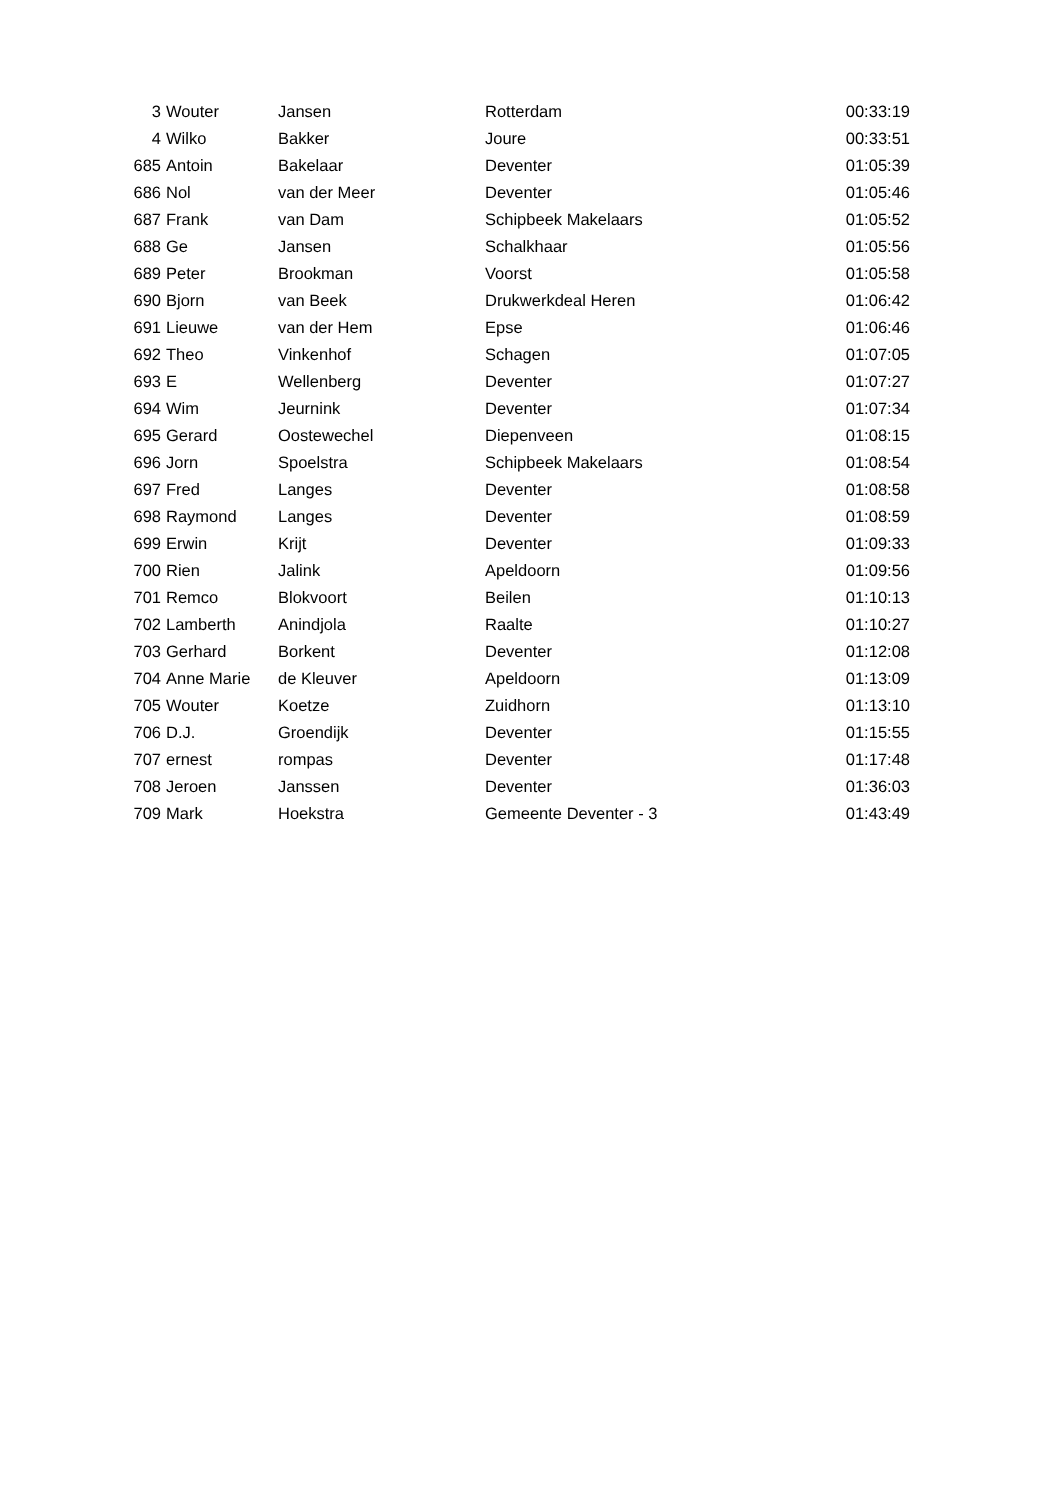| 3 | Wouter | Jansen | Rotterdam | 00:33:19 |
| 4 | Wilko | Bakker | Joure | 00:33:51 |
| 685 | Antoin | Bakelaar | Deventer | 01:05:39 |
| 686 | Nol | van der Meer | Deventer | 01:05:46 |
| 687 | Frank | van Dam | Schipbeek Makelaars | 01:05:52 |
| 688 | Ge | Jansen | Schalkhaar | 01:05:56 |
| 689 | Peter | Brookman | Voorst | 01:05:58 |
| 690 | Bjorn | van Beek | Drukwerkdeal Heren | 01:06:42 |
| 691 | Lieuwe | van der Hem | Epse | 01:06:46 |
| 692 | Theo | Vinkenhof | Schagen | 01:07:05 |
| 693 | E | Wellenberg | Deventer | 01:07:27 |
| 694 | Wim | Jeurnink | Deventer | 01:07:34 |
| 695 | Gerard | Oostewechel | Diepenveen | 01:08:15 |
| 696 | Jorn | Spoelstra | Schipbeek Makelaars | 01:08:54 |
| 697 | Fred | Langes | Deventer | 01:08:58 |
| 698 | Raymond | Langes | Deventer | 01:08:59 |
| 699 | Erwin | Krijt | Deventer | 01:09:33 |
| 700 | Rien | Jalink | Apeldoorn | 01:09:56 |
| 701 | Remco | Blokvoort | Beilen | 01:10:13 |
| 702 | Lamberth | Anindjola | Raalte | 01:10:27 |
| 703 | Gerhard | Borkent | Deventer | 01:12:08 |
| 704 | Anne Marie | de Kleuver | Apeldoorn | 01:13:09 |
| 705 | Wouter | Koetze | Zuidhorn | 01:13:10 |
| 706 | D.J. | Groendijk | Deventer | 01:15:55 |
| 707 | ernest | rompas | Deventer | 01:17:48 |
| 708 | Jeroen | Janssen | Deventer | 01:36:03 |
| 709 | Mark | Hoekstra | Gemeente Deventer - 3 | 01:43:49 |